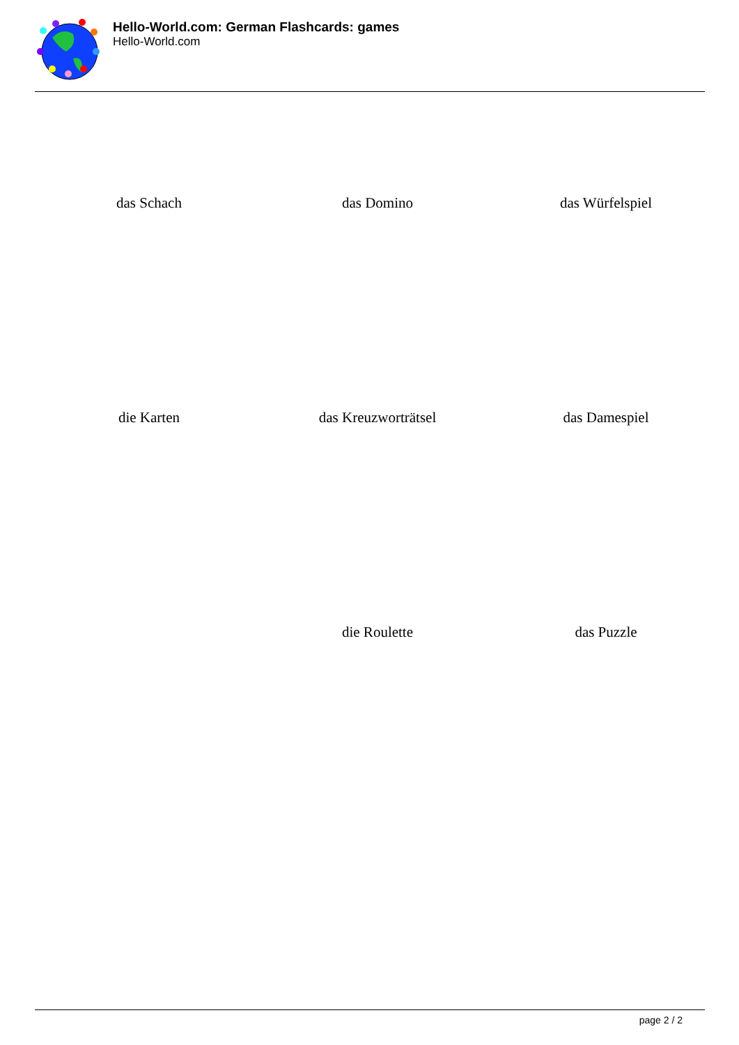Hello-World.com: German Flashcards: games
Hello-World.com
das Schach
das Domino
das Würfelspiel
die Karten
das Kreuzworträtsel
das Damespiel
die Roulette
das Puzzle
page 2 / 2